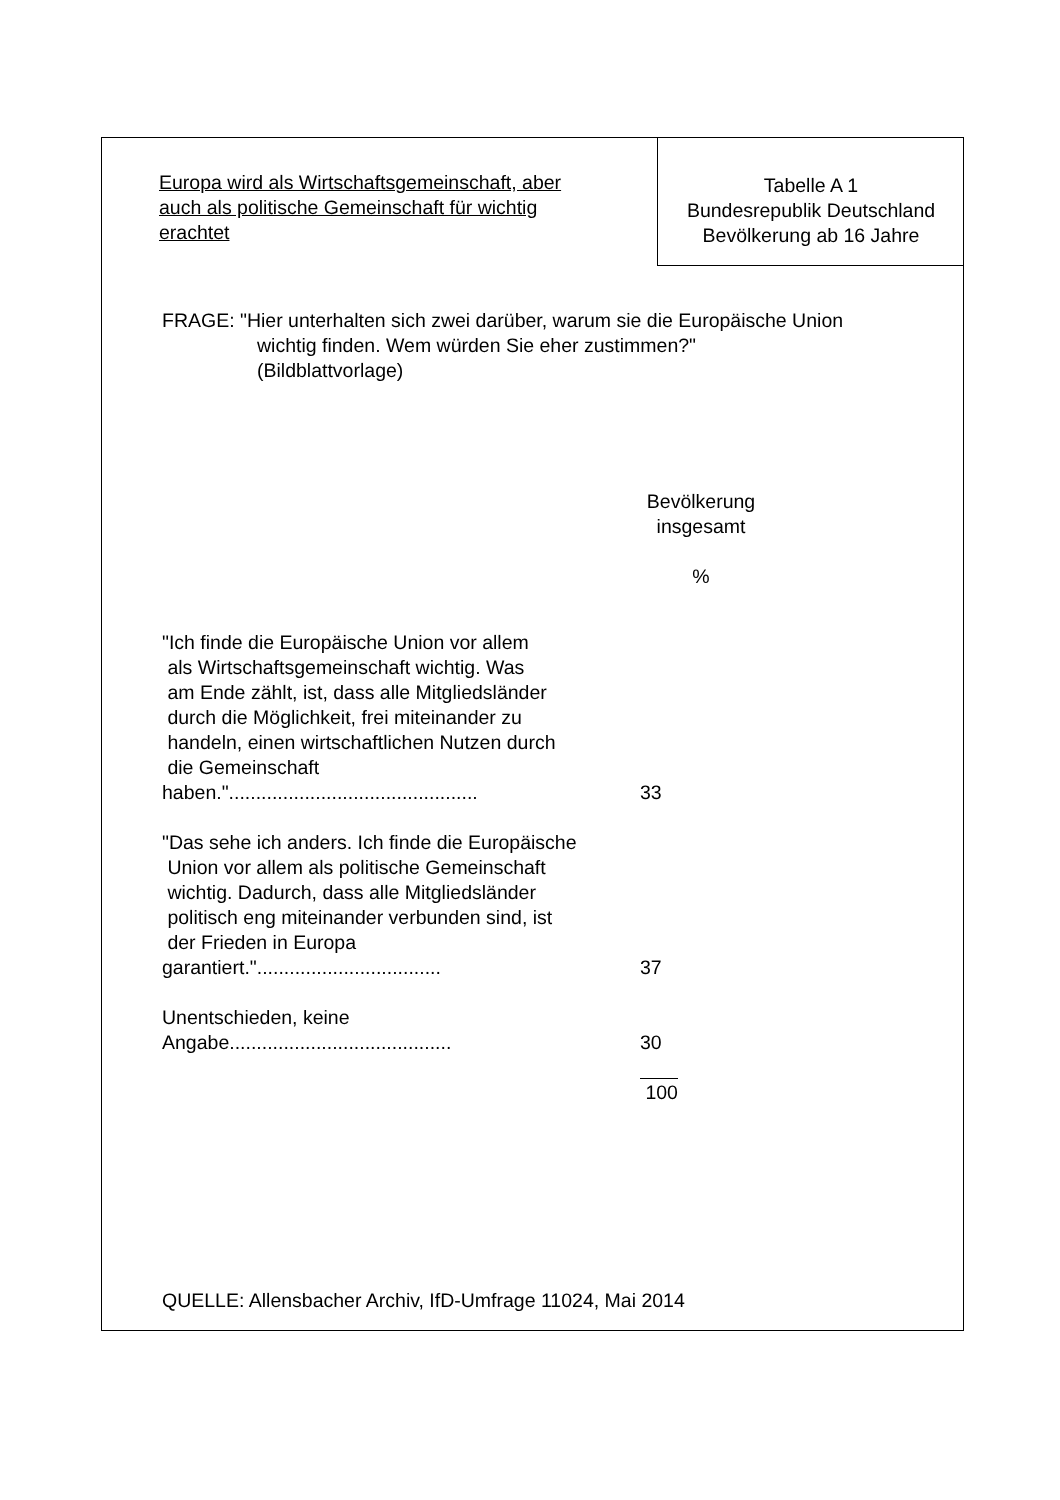Europa wird als Wirtschaftsgemeinschaft, aber auch als politische Gemeinschaft für wichtig erachtet
Tabelle A 1
Bundesrepublik Deutschland
Bevölkerung ab 16 Jahre
FRAGE: "Hier unterhalten sich zwei darüber, warum sie die Europäische Union
wichtig finden. Wem würden Sie eher zustimmen?"
(Bildblattvorlage)
| | Bevölkerung insgesamt % |
| --- | --- |
| "Ich finde die Europäische Union vor allem als Wirtschaftsgemeinschaft wichtig. Was am Ende zählt, ist, dass alle Mitgliedsländer durch die Möglichkeit, frei miteinander zu handeln, einen wirtschaftlichen Nutzen durch die Gemeinschaft haben.".............................................. | 33 |
| "Das sehe ich anders. Ich finde die Europäische Union vor allem als politische Gemeinschaft wichtig. Dadurch, dass alle Mitgliedsländer politisch eng miteinander verbunden sind, ist der Frieden in Europa garantiert.".................................. | 37 |
| Unentschieden, keine Angabe......................................... | 30 |
| | 100 |
QUELLE: Allensbacher Archiv, IfD-Umfrage 11024, Mai 2014